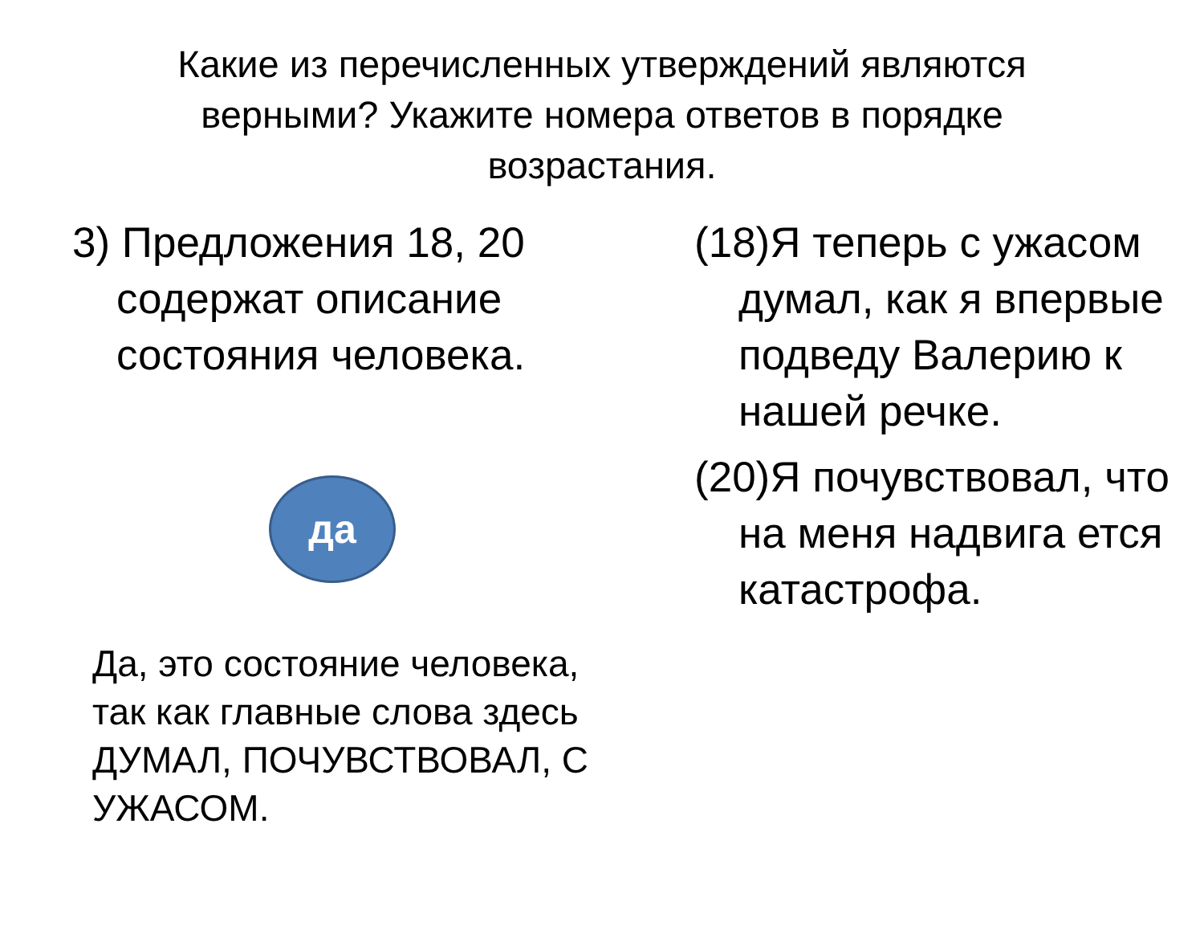Какие из перечисленных утверждений являются верными? Укажите номера ответов в порядке возрастания.
3) Предложения 18, 20 содержат описание состояния человека.
да
Да, это состояние человека, так как главные слова здесь ДУМАЛ, ПОЧУВСТВОВАЛ, С УЖАСОМ.
(18)Я теперь с ужасом думал, как я впервые подведу Валерию к нашей речке.
(20)Я почувствовал, что на меня надвига ется катастрофа.